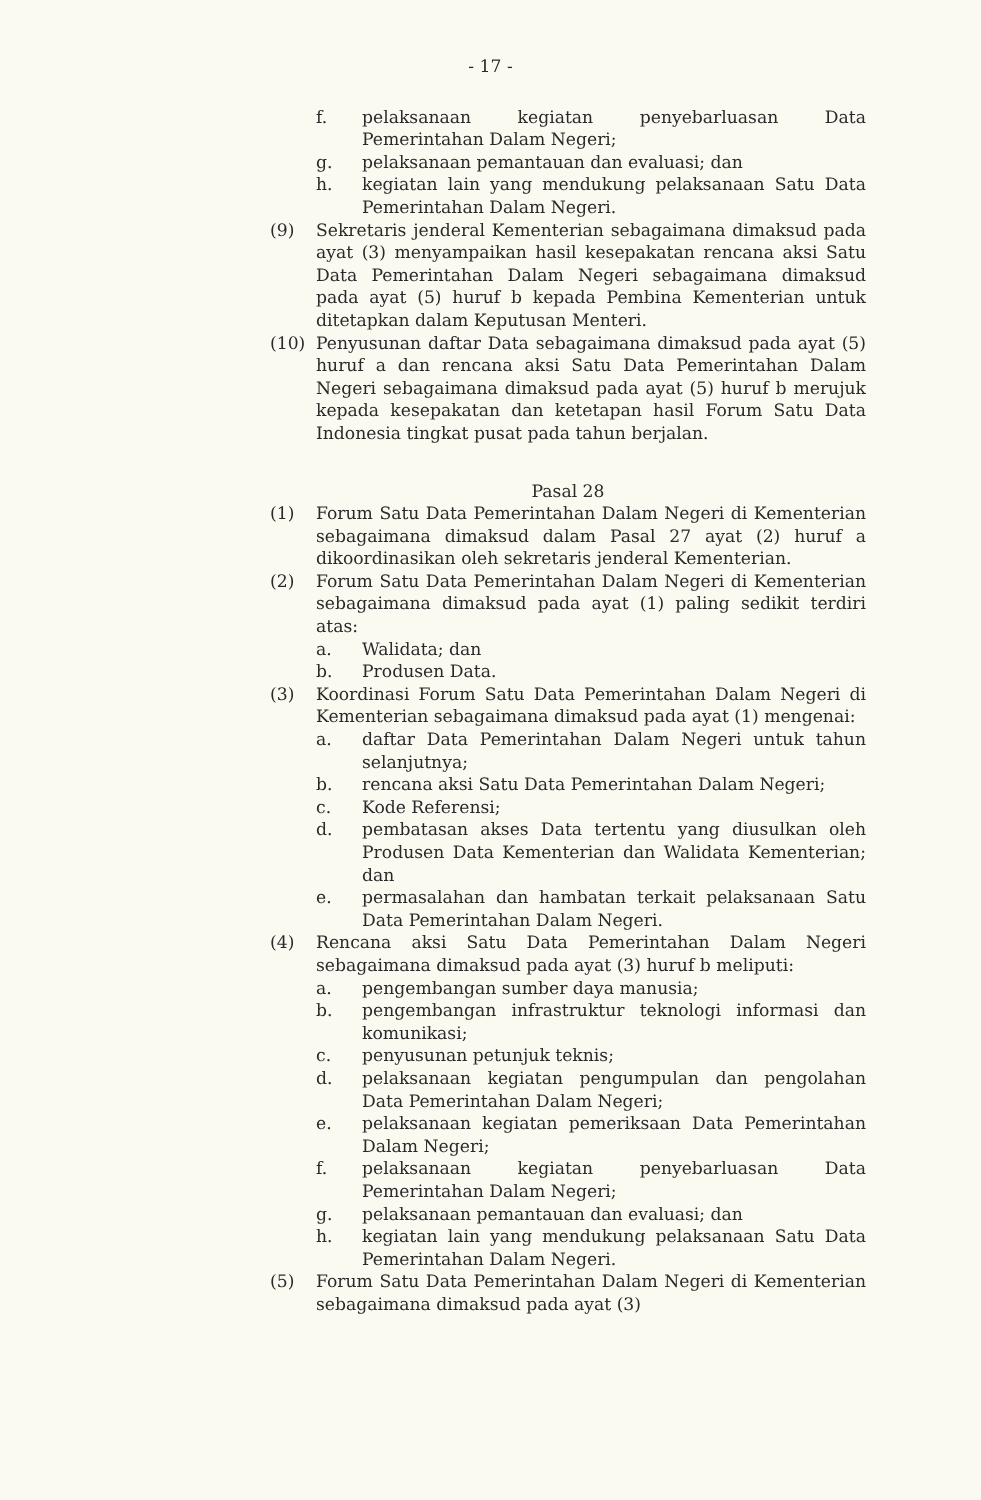- 17 -
f. pelaksanaan kegiatan penyebarluasan Data Pemerintahan Dalam Negeri;
g. pelaksanaan pemantauan dan evaluasi; dan
h. kegiatan lain yang mendukung pelaksanaan Satu Data Pemerintahan Dalam Negeri.
(9) Sekretaris jenderal Kementerian sebagaimana dimaksud pada ayat (3) menyampaikan hasil kesepakatan rencana aksi Satu Data Pemerintahan Dalam Negeri sebagaimana dimaksud pada ayat (5) huruf b kepada Pembina Kementerian untuk ditetapkan dalam Keputusan Menteri.
(10) Penyusunan daftar Data sebagaimana dimaksud pada ayat (5) huruf a dan rencana aksi Satu Data Pemerintahan Dalam Negeri sebagaimana dimaksud pada ayat (5) huruf b merujuk kepada kesepakatan dan ketetapan hasil Forum Satu Data Indonesia tingkat pusat pada tahun berjalan.
Pasal 28
(1) Forum Satu Data Pemerintahan Dalam Negeri di Kementerian sebagaimana dimaksud dalam Pasal 27 ayat (2) huruf a dikoordinasikan oleh sekretaris jenderal Kementerian.
(2) Forum Satu Data Pemerintahan Dalam Negeri di Kementerian sebagaimana dimaksud pada ayat (1) paling sedikit terdiri atas:
a. Walidata; dan
b. Produsen Data.
(3) Koordinasi Forum Satu Data Pemerintahan Dalam Negeri di Kementerian sebagaimana dimaksud pada ayat (1) mengenai:
a. daftar Data Pemerintahan Dalam Negeri untuk tahun selanjutnya;
b. rencana aksi Satu Data Pemerintahan Dalam Negeri;
c. Kode Referensi;
d. pembatasan akses Data tertentu yang diusulkan oleh Produsen Data Kementerian dan Walidata Kementerian; dan
e. permasalahan dan hambatan terkait pelaksanaan Satu Data Pemerintahan Dalam Negeri.
(4) Rencana aksi Satu Data Pemerintahan Dalam Negeri sebagaimana dimaksud pada ayat (3) huruf b meliputi:
a. pengembangan sumber daya manusia;
b. pengembangan infrastruktur teknologi informasi dan komunikasi;
c. penyusunan petunjuk teknis;
d. pelaksanaan kegiatan pengumpulan dan pengolahan Data Pemerintahan Dalam Negeri;
e. pelaksanaan kegiatan pemeriksaan Data Pemerintahan Dalam Negeri;
f. pelaksanaan kegiatan penyebarluasan Data Pemerintahan Dalam Negeri;
g. pelaksanaan pemantauan dan evaluasi; dan
h. kegiatan lain yang mendukung pelaksanaan Satu Data Pemerintahan Dalam Negeri.
(5) Forum Satu Data Pemerintahan Dalam Negeri di Kementerian sebagaimana dimaksud pada ayat (3)